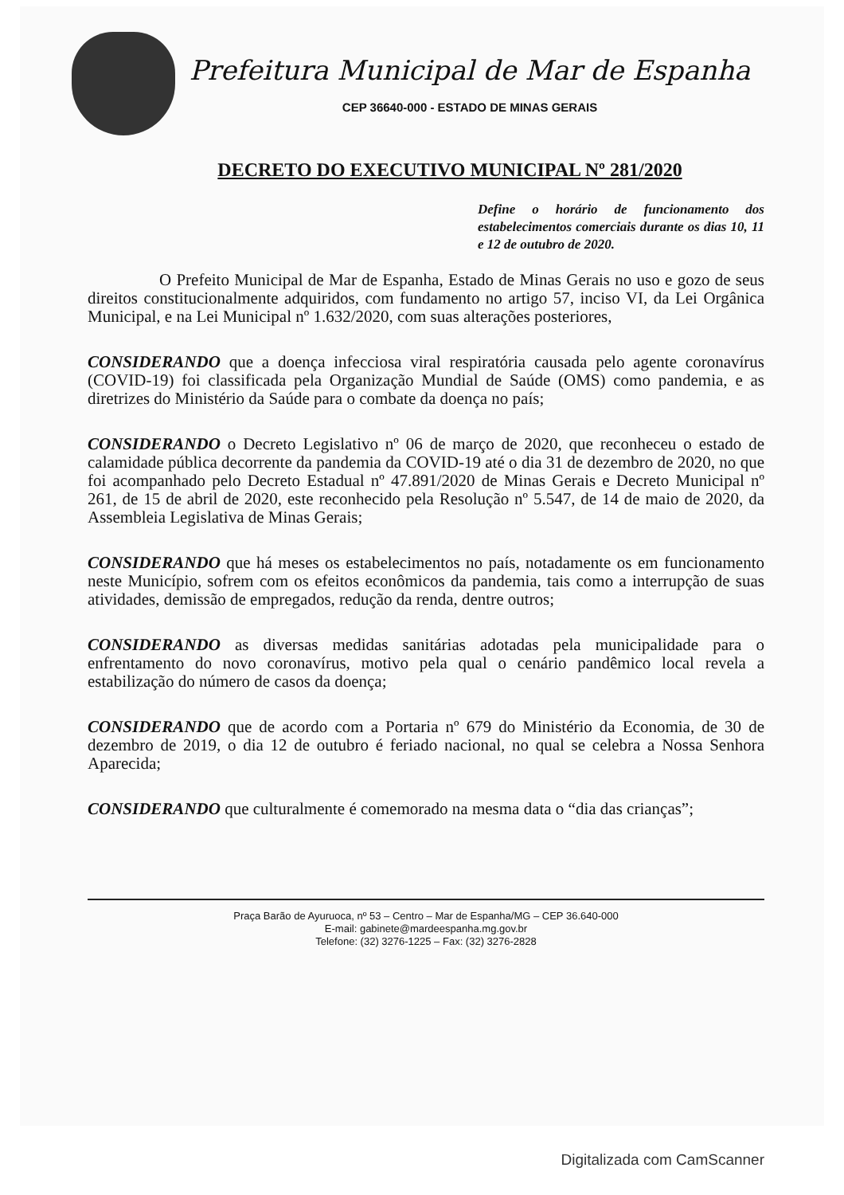Prefeitura Municipal de Mar de Espanha
CEP 36640-000 - ESTADO DE MINAS GERAIS
DECRETO DO EXECUTIVO MUNICIPAL Nº 281/2020
Define o horário de funcionamento dos estabelecimentos comerciais durante os dias 10, 11 e 12 de outubro de 2020.
O Prefeito Municipal de Mar de Espanha, Estado de Minas Gerais no uso e gozo de seus direitos constitucionalmente adquiridos, com fundamento no artigo 57, inciso VI, da Lei Orgânica Municipal, e na Lei Municipal nº 1.632/2020, com suas alterações posteriores,
CONSIDERANDO que a doença infecciosa viral respiratória causada pelo agente coronavírus (COVID-19) foi classificada pela Organização Mundial de Saúde (OMS) como pandemia, e as diretrizes do Ministério da Saúde para o combate da doença no país;
CONSIDERANDO o Decreto Legislativo nº 06 de março de 2020, que reconheceu o estado de calamidade pública decorrente da pandemia da COVID-19 até o dia 31 de dezembro de 2020, no que foi acompanhado pelo Decreto Estadual nº 47.891/2020 de Minas Gerais e Decreto Municipal nº 261, de 15 de abril de 2020, este reconhecido pela Resolução nº 5.547, de 14 de maio de 2020, da Assembleia Legislativa de Minas Gerais;
CONSIDERANDO que há meses os estabelecimentos no país, notadamente os em funcionamento neste Município, sofrem com os efeitos econômicos da pandemia, tais como a interrupção de suas atividades, demissão de empregados, redução da renda, dentre outros;
CONSIDERANDO as diversas medidas sanitárias adotadas pela municipalidade para o enfrentamento do novo coronavírus, motivo pela qual o cenário pandêmico local revela a estabilização do número de casos da doença;
CONSIDERANDO que de acordo com a Portaria nº 679 do Ministério da Economia, de 30 de dezembro de 2019, o dia 12 de outubro é feriado nacional, no qual se celebra a Nossa Senhora Aparecida;
CONSIDERANDO que culturalmente é comemorado na mesma data o “dia das crianças”;
Praça Barão de Ayuruoca, nº 53 – Centro – Mar de Espanha/MG – CEP 36.640-000
E-mail: gabinete@mardeespanha.mg.gov.br
Telefone: (32) 3276-1225 – Fax: (32) 3276-2828
Digitalizada com CamScanner